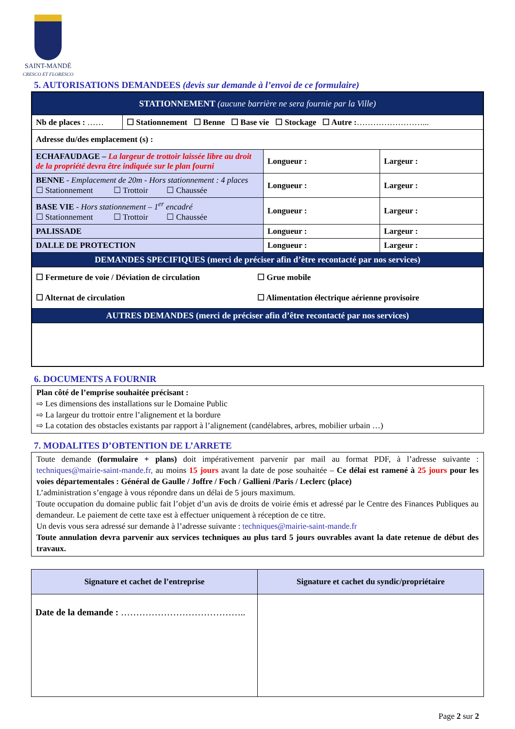SAINT-MANDÉ
CRESCO ET FLORESCO
5. AUTORISATIONS DEMANDEES (devis sur demande à l’envoi de ce formulaire)
| STATIONNEMENT (aucune barrière ne sera fournie par la Ville) | | |
| / Nb de places : …… / ☐ Stationnement ☐ Benne ☐ Base vie ☐ Stockage ☐ Autre : ……………………... / | | |
| Adresse du/des emplacement (s) : | | |
| ECHAFAUDAGE – La largeur de trottoir laissée libre au droit de la propriété devra être indiquée sur le plan fourni | Longueur : | Largeur : |
| BENNE - Emplacement de 20m - Hors stationnement : 4 places ☐ Stationnement ☐ Trottoir ☐ Chaussée | Longueur : | Largeur : |
| BASE VIE - Hors stationnement – 1<sup>er</sup> encadré ☐ Stationnement ☐ Trottoir ☐ Chaussée | Longueur : | Largeur : |
| PALISSADE | Longueur : | Largeur : |
| DALLE DE PROTECTION | Longueur : | Largeur : |
| DEMANDES SPECIFIQUES (merci de préciser afin d’être recontacté par nos services) | | |
| / ☐ Fermeture de voie / Déviation de circulation / ☐ Grue mobile / / ☐ Alternat de circulation / ☐ Alimentation électrique aérienne provisoire / | | |
| AUTRES DEMANDES (merci de préciser afin d’être recontacté par nos services) | | |
6. DOCUMENTS A FOURNIR
Plan côté de l’emprise souhaitée précisant :
⇨ Les dimensions des installations sur le Domaine Public
⇨ La largeur du trottoir entre l’alignement et la bordure
⇨ La cotation des obstacles existants par rapport à l’alignement (candélabres, arbres, mobilier urbain …)
7. MODALITES D’OBTENTION DE L’ARRETE
Toute demande (formulaire + plans) doit impérativement parvenir par mail au format PDF, à l’adresse suivante : techniques@mairie-saint-mande.fr, au moins 15 jours avant la date de pose souhaitée – Ce délai est ramené à 25 jours pour les voies départementales : Général de Gaulle / Joffre / Foch / Gallieni /Paris / Leclerc (place)
L’administration s’engage à vous répondre dans un délai de 5 jours maximum.
Toute occupation du domaine public fait l’objet d’un avis de droits de voirie émis et adressé par le Centre des Finances Publiques au demandeur. Le paiement de cette taxe est à effectuer uniquement à réception de ce titre.
Un devis vous sera adressé sur demande à l’adresse suivante : techniques@mairie-saint-mande.fr
Toute annulation devra parvenir aux services techniques au plus tard 5 jours ouvrables avant la date retenue de début des travaux.
| Signature et cachet de l’entreprise | Signature et cachet du syndic/propriétaire |
| --- | --- |
| Date de la demande : ………………………………….. | |
Page 2 sur 2